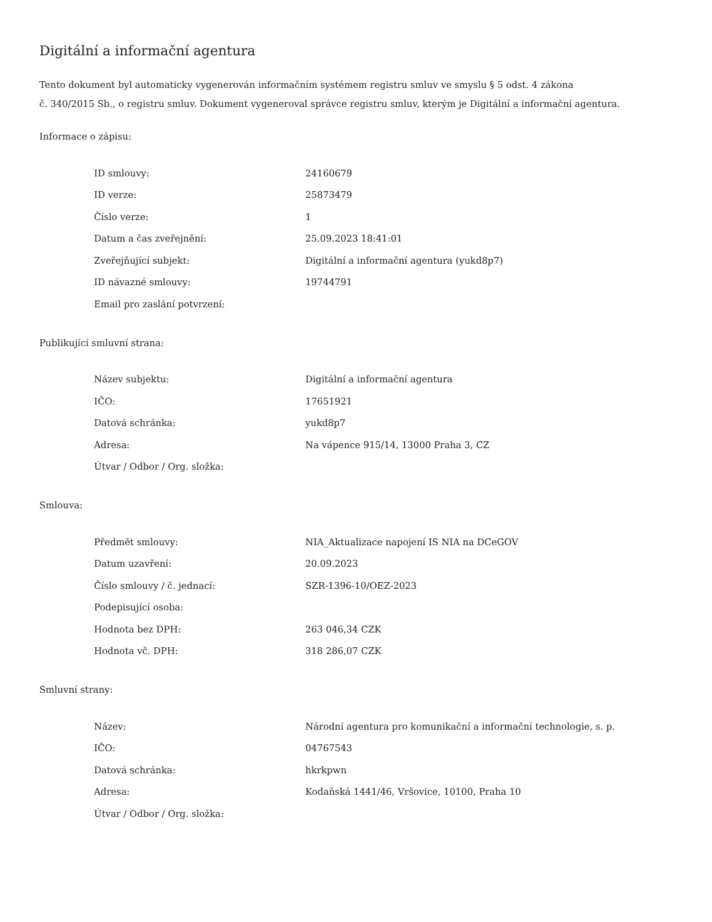Digitální a informační agentura
Tento dokument byl automaticky vygenerován informačním systémem registru smluv ve smyslu § 5 odst. 4 zákona
č. 340/2015 Sb., o registru smluv. Dokument vygeneroval správce registru smluv, kterým je Digitální a informační agentura.
Informace o zápisu:
| ID smlouvy: | 24160679 |
| ID verze: | 25873479 |
| Číslo verze: | 1 |
| Datum a čas zveřejnění: | 25.09.2023 18:41:01 |
| Zveřejňující subjekt: | Digitální a informační agentura (yukd8p7) |
| ID návazné smlouvy: | 19744791 |
| Email pro zaslání potvrzení: | |
Publikující smluvní strana:
| Název subjektu: | Digitální a informační agentura |
| IČO: | 17651921 |
| Datová schránka: | yukd8p7 |
| Adresa: | Na vápence 915/14, 13000 Praha 3, CZ |
| Útvar / Odbor / Org. složka: | |
Smlouva:
| Předmět smlouvy: | NIA_Aktualizace napojení IS NIA na DCeGOV |
| Datum uzavření: | 20.09.2023 |
| Číslo smlouvy / č. jednací: | SZR-1396-10/OEZ-2023 |
| Podepisující osoba: | |
| Hodnota bez DPH: | 263 046,34 CZK |
| Hodnota vč. DPH: | 318 286,07 CZK |
Smluvní strany:
| Název: | Národní agentura pro komunikační a informační technologie, s. p. |
| IČO: | 04767543 |
| Datová schránka: | hkrkpwn |
| Adresa: | Kodaňská 1441/46, Vršovice, 10100, Praha 10 |
| Útvar / Odbor / Org. složka: | |